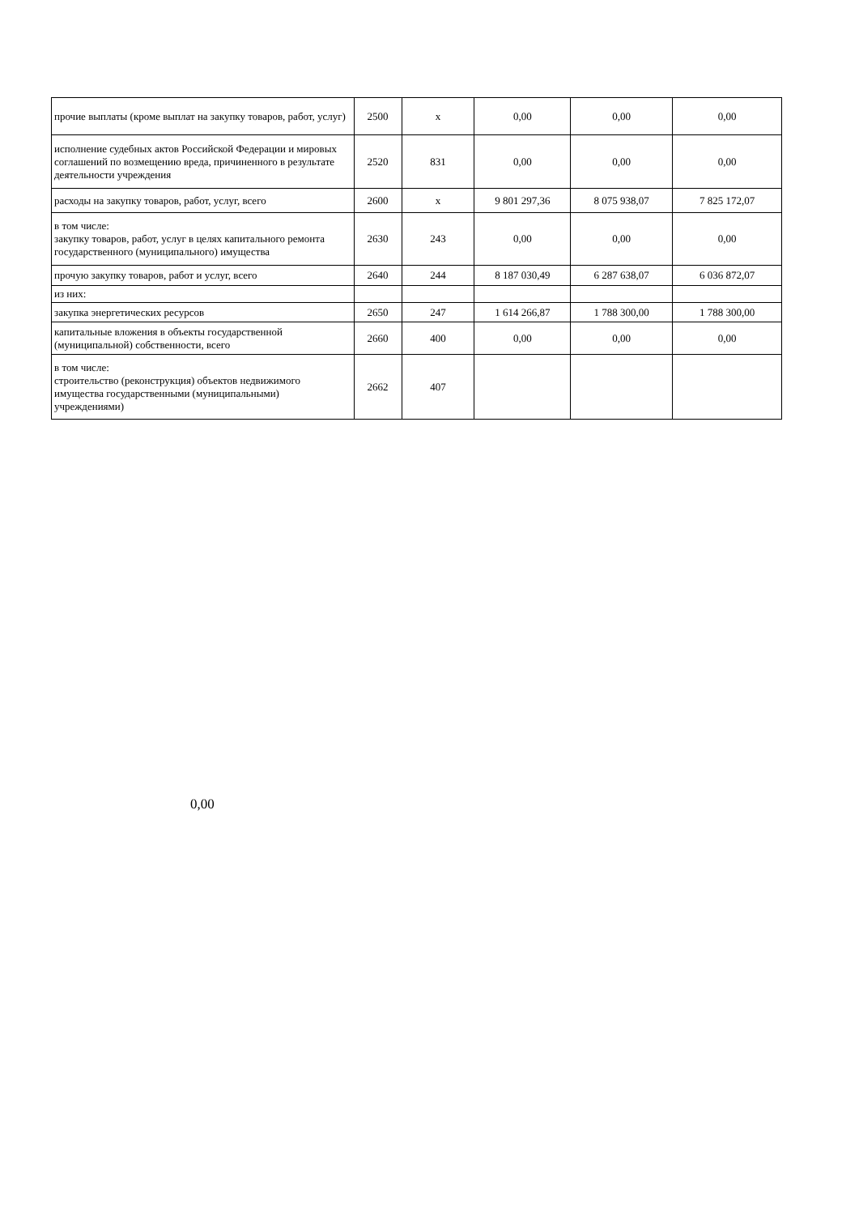| прочие выплаты (кроме выплат на закупку товаров, работ, услуг) | 2500 | x | 0,00 | 0,00 | 0,00 |
| исполнение судебных актов Российской Федерации и мировых соглашений по возмещению вреда, причиненного в результате деятельности учреждения | 2520 | 831 | 0,00 | 0,00 | 0,00 |
| расходы на закупку товаров, работ, услуг, всего | 2600 | x | 9 801 297,36 | 8 075 938,07 | 7 825 172,07 |
| в том числе: закупку товаров, работ, услуг в целях капитального ремонта государственного (муниципального) имущества | 2630 | 243 | 0,00 | 0,00 | 0,00 |
| прочую закупку товаров, работ и услуг, всего | 2640 | 244 | 8 187 030,49 | 6 287 638,07 | 6 036 872,07 |
| из них: | | | | | |
| закупка энергетических ресурсов | 2650 | 247 | 1 614 266,87 | 1 788 300,00 | 1 788 300,00 |
| капитальные вложения в объекты государственной (муниципальной) собственности, всего | 2660 | 400 | 0,00 | 0,00 | 0,00 |
| в том числе: строительство (реконструкция) объектов недвижимого имущества государственными (муниципальными) учреждениями) | 2662 | 407 | | | |
0,00